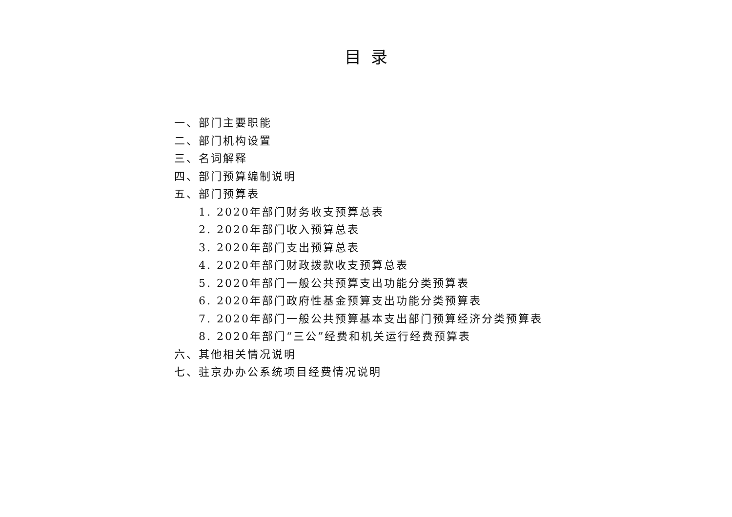目录
一、部门主要职能
二、部门机构设置
三、名词解释
四、部门预算编制说明
五、部门预算表
1. 2020年部门财务收支预算总表
2. 2020年部门收入预算总表
3. 2020年部门支出预算总表
4. 2020年部门财政拨款收支预算总表
5. 2020年部门一般公共预算支出功能分类预算表
6. 2020年部门政府性基金预算支出功能分类预算表
7. 2020年部门一般公共预算基本支出部门预算经济分类预算表
8. 2020年部门“三公”经费和机关运行经费预算表
六、其他相关情况说明
七、驻京办办公系统项目经费情况说明